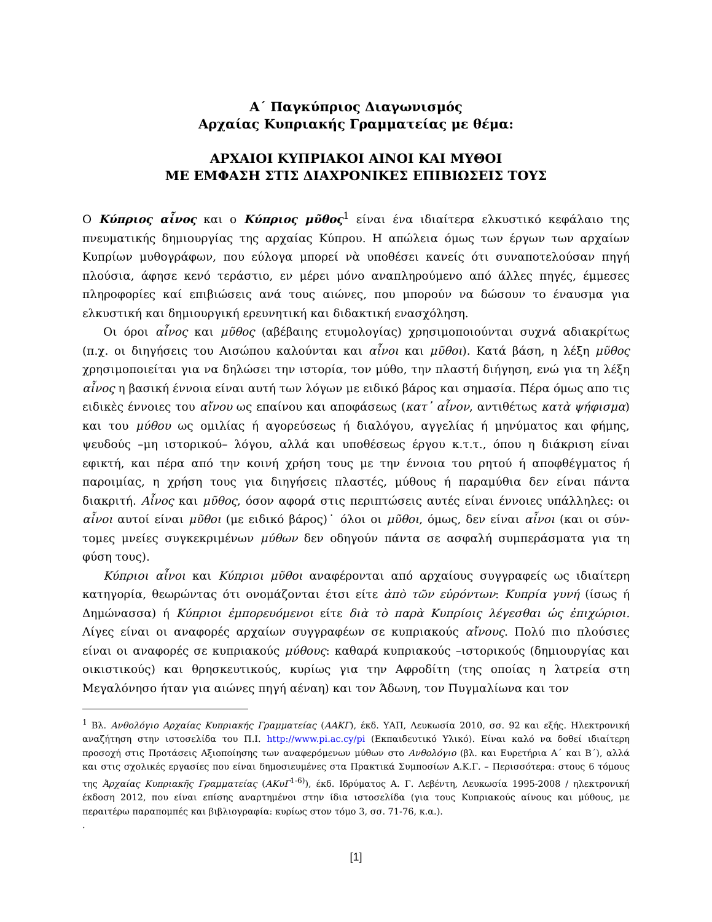Α΄ Παγκύπριος Διαγωνισμός
Αρχαίας Κυπριακής Γραμματείας με θέμα:
ΑΡΧΑΙΟΙ ΚΥΠΡΙΑΚΟΙ ΑΙΝΟΙ ΚΑΙ ΜΥΘΟΙ
ΜΕ ΕΜΦΑΣΗ ΣΤΙΣ ΔΙΑΧΡΟΝΙΚΕΣ ΕΠΙΒΙΩΣΕΙΣ ΤΟΥΣ
Ο Κύπριος αἶνος και ο Κύπριος μῦθος<sup>1</sup> είναι ένα ιδιαίτερα ελκυστικό κεφάλαιο της πνευματικής δημιουργίας της αρχαίας Κύπρου. Η απώλεια όμως των έργων των αρχαίων Κυπρίων μυθογράφων, που εύλογα μπορεί νὰ υποθέσει κανείς ότι συναποτελούσαν πηγή πλούσια, άφησε κενό τεράστιο, εν μέρει μόνο αναπληρούμενο από άλλες πηγές, έμμεσες πληροφορίες καί επιβιώσεις ανά τους αιώνες, που μπορούν να δώσουν το έναυσμα για ελκυστική και δημιουργική ερευνητική και διδακτική ενασχόληση.
Οι όροι αἶνος και μῦθος (αβέβαιης ετυμολογίας) χρησιμοποιούνται συχνά αδιακρίτως (π.χ. οι διηγήσεις του Αισώπου καλούνται και αἶνοι και μῦθοι). Κατά βάση, η λέξη μῦθος χρησιμοποιείται για να δηλώσει την ιστορία, τον μύθο, την πλαστή διήγηση, ενώ για τη λέξη αἶνος η βασική έννοια είναι αυτή των λόγων με ειδικό βάρος και σημασία. Πέρα όμως απο τις ειδικὲς έννοιες του αἴνου ως επαίνου και αποφάσεως (κατ᾽ αἶνον, αντιθέτως κατὰ ψήφισμα) και του μύθου ως ομιλίας ή αγορεύσεως ή διαλόγου, αγγελίας ή μηνύματος και φήμης, ψευδούς –μη ιστορικού– λόγου, αλλά και υποθέσεως έργου κ.τ.τ., όπου η διάκριση είναι εφικτή, και πέρα από την κοινή χρήση τους με την έννοια του ρητού ή αποφθέγματος ή παροιμίας, η χρήση τους για διηγήσεις πλαστές, μύθους ή παραμύθια δεν είναι πάντα διακριτή. Αἶνος και μῦθος, όσον αφορά στις περιπτώσεις αυτές είναι έννοιες υπάλληλες: οι αἶνοι αυτοί είναι μῦθοι (με ειδικό βάρος)˙ όλοι οι μῦθοι, όμως, δεν είναι αἶνοι (και οι σύν-τομες μνείες συγκεκριμένων μύθων δεν οδηγούν πάντα σε ασφαλή συμπεράσματα για τη φύση τους).
Κύπριοι αἶνοι και Κύπριοι μῦθοι αναφέρονται από αρχαίους συγγραφείς ως ιδιαίτερη κατηγορία, θεωρώντας ότι ονομάζονται έτσι είτε ἀπὸ τῶν εὑρόντων: Κυπρία γυνή (ίσως ή Δημώνασσα) ή Κύπριοι ἐμπορευόμενοι είτε διὰ τὸ παρὰ Κυπρίοις λέγεσθαι ὡς ἐπιχώριοι. Λίγες είναι οι αναφορές αρχαίων συγγραφέων σε κυπριακούς αἴνους. Πολύ πιο πλούσιες είναι οι αναφορές σε κυπριακούς μύθους: καθαρά κυπριακούς –ιστορικούς (δημιουργίας και οικιστικούς) και θρησκευτικούς, κυρίως για την Αφροδίτη (της οποίας η λατρεία στη Μεγαλόνησο ήταν για αιώνες πηγή αέναη) και τον Άδωνη, τον Πυγμαλίωνα και τον
<sup>1</sup> Βλ. Ανθολόγιο Αρχαίας Κυπριακής Γραμματείας (ΑΑΚΓ), έκδ. ΥΑΠ, Λευκωσία 2010, σσ. 92 και εξής. Ηλεκτρονική αναζήτηση στην ιστοσελίδα του Π.Ι. http://www.pi.ac.cy/pi (Εκπαιδευτικό Υλικό). Είναι καλό να δοθεί ιδιαίτερη προσοχή στις Προτάσεις Αξιοποίησης των αναφερόμενων μύθων στο Ανθολόγιο (βλ. και Ευρετήρια Α΄ και Β΄), αλλά και στις σχολικές εργασίες που είναι δημοσιευμένες στα Πρακτικά Συμποσίων Α.Κ.Γ. – Περισσότερα: στους 6 τόμους της Ἀρχαίας Κυπριακῆς Γραμματείας (ΑΚυΓ<sup>1-6)</sup>), έκδ. Ιδρύματος Α. Γ. Λεβέντη, Λευκωσία 1995-2008 / ηλεκτρονική έκδοση 2012, που είναι επίσης αναρτημένοι στην ίδια ιστοσελίδα (για τους Κυπριακούς αίνους και μύθους, με περαιτέρω παραπομπές και βιβλιογραφία: κυρίως στον τόμο 3, σσ. 71-76, κ.α.).
.
[1]